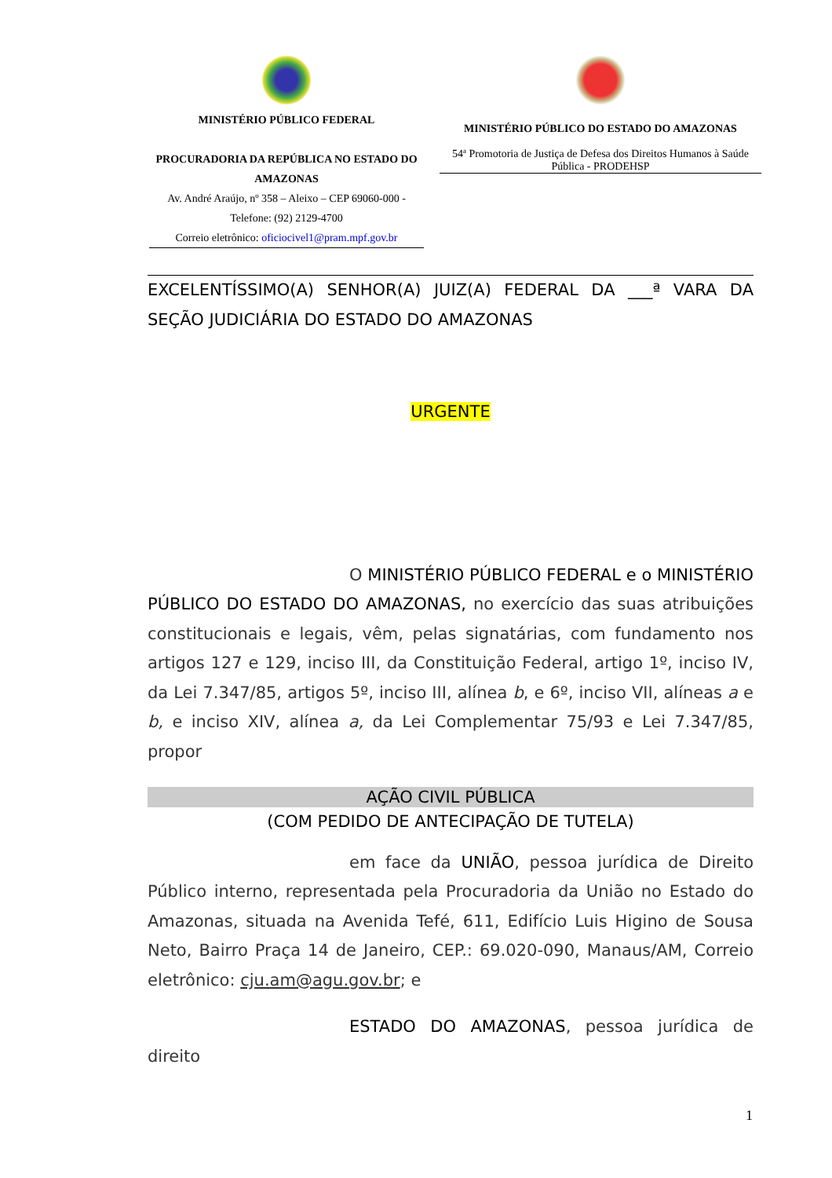MINISTÉRIO PÚBLICO FEDERAL
PROCURADORIA DA REPÚBLICA NO ESTADO DO AMAZONAS
Av. André Araújo, nº 358 – Aleixo – CEP 69060-000 -
Telefone: (92) 2129-4700
Correio eletrônico: oficiocivel1@pram.mpf.gov.br
MINISTÉRIO PÚBLICO DO ESTADO DO AMAZONAS
54ª Promotoria de Justiça de Defesa dos Direitos Humanos à Saúde Pública - PRODEHSP
EXCELENTÍSSIMO(A) SENHOR(A) JUIZ(A) FEDERAL DA ___ª VARA DA SEÇÃO JUDICIÁRIA DO ESTADO DO AMAZONAS
URGENTE
O MINISTÉRIO PÚBLICO FEDERAL e o MINISTÉRIO PÚBLICO DO ESTADO DO AMAZONAS, no exercício das suas atribuições constitucionais e legais, vêm, pelas signatárias, com fundamento nos artigos 127 e 129, inciso III, da Constituição Federal, artigo 1º, inciso IV, da Lei 7.347/85, artigos 5º, inciso III, alínea b, e 6º, inciso VII, alíneas a e b, e inciso XIV, alínea a, da Lei Complementar 75/93 e Lei 7.347/85, propor
AÇÃO CIVIL PÚBLICA
(COM PEDIDO DE ANTECIPAÇÃO DE TUTELA)
em face da UNIÃO, pessoa jurídica de Direito Público interno, representada pela Procuradoria da União no Estado do Amazonas, situada na Avenida Tefé, 611, Edifício Luis Higino de Sousa Neto, Bairro Praça 14 de Janeiro, CEP.: 69.020-090, Manaus/AM, Correio eletrônico: cju.am@agu.gov.br; e
ESTADO DO AMAZONAS, pessoa jurídica de direito
1